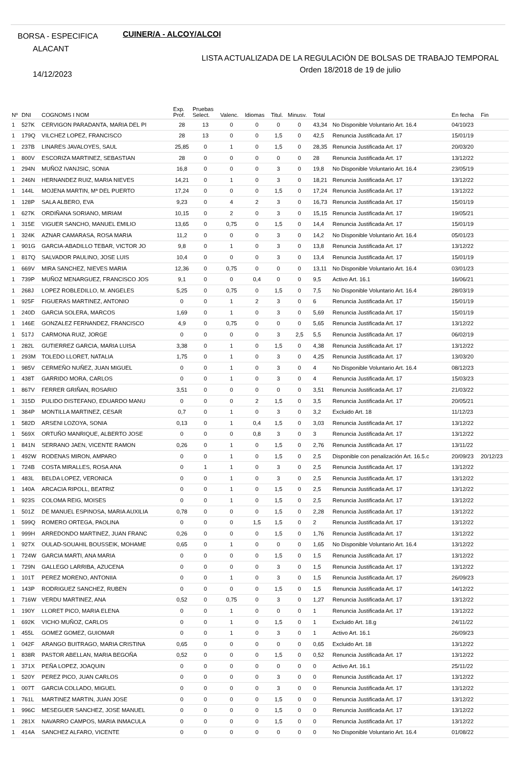BORSA - ESPECIFICA
ALACANT
14/12/2023
CUINER/A - ALCOY/ALCOI
LISTA ACTUALIZADA DE LA REGULACIÓN DE BOLSAS DE TRABAJO TEMPORAL
Orden 18/2018 de 19 de julio
| Nº | DNI | COGNOMS I NOM | Exp. Prof. | Pruebas Select. | Valenc. | Idiomas | Titul. | Minusv. | Total | | En fecha | Fin |
| --- | --- | --- | --- | --- | --- | --- | --- | --- | --- | --- | --- | --- |
| 1 | 527K | CERVIGON PARADANTA, MARIA DEL PI | 28 | 13 | 0 | 0 | 0 | 0 | 43,34 | No Disponible Voluntario Art. 16.4 | 04/10/23 | |
| 1 | 179Q | VILCHEZ LOPEZ, FRANCISCO | 28 | 13 | 0 | 0 | 1,5 | 0 | 42,5 | Renuncia Justificada Art. 17 | 15/01/19 | |
| 1 | 237B | LINARES JAVALOYES, SAUL | 25,85 | 0 | 1 | 0 | 1,5 | 0 | 28,35 | Renuncia Justificada Art. 17 | 20/03/20 | |
| 1 | 800V | ESCORIZA MARTINEZ, SEBASTIAN | 28 | 0 | 0 | 0 | 0 | 0 | 28 | Renuncia Justificada Art. 17 | 13/12/22 | |
| 1 | 294N | MUÑOZ IVANJSIC, SONIA | 16,8 | 0 | 0 | 0 | 3 | 0 | 19,8 | No Disponible Voluntario Art. 16.4 | 23/05/19 | |
| 1 | 246N | HERNANDEZ RUIZ, MARIA NIEVES | 14,21 | 0 | 1 | 0 | 3 | 0 | 18,21 | Renuncia Justificada Art. 17 | 13/12/22 | |
| 1 | 144L | MOJENA MARTIN, Mª DEL PUERTO | 17,24 | 0 | 0 | 0 | 1,5 | 0 | 17,24 | Renuncia Justificada Art. 17 | 13/12/22 | |
| 1 | 128P | SALA ALBERO, EVA | 9,23 | 0 | 4 | 2 | 3 | 0 | 16,73 | Renuncia Justificada Art. 17 | 15/01/19 | |
| 1 | 627K | ORDIÑANA SORIANO, MIRIAM | 10,15 | 0 | 2 | 0 | 3 | 0 | 15,15 | Renuncia Justificada Art. 17 | 19/05/21 | |
| 1 | 315E | VIGUER SANCHO, MANUEL EMILIO | 13,65 | 0 | 0,75 | 0 | 1,5 | 0 | 14,4 | Renuncia Justificada Art. 17 | 15/01/19 | |
| 1 | 324K | AZNAR CAMARASA, ROSA MARIA | 11,2 | 0 | 0 | 0 | 3 | 0 | 14,2 | No Disponible Voluntario Art. 16.4 | 05/01/23 | |
| 1 | 901G | GARCIA-ABADILLO TEBAR, VICTOR JO | 9,8 | 0 | 1 | 0 | 3 | 0 | 13,8 | Renuncia Justificada Art. 17 | 13/12/22 | |
| 1 | 817Q | SALVADOR PAULINO, JOSE LUIS | 10,4 | 0 | 0 | 0 | 3 | 0 | 13,4 | Renuncia Justificada Art. 17 | 15/01/19 | |
| 1 | 669V | MIRA SANCHEZ, NIEVES MARIA | 12,36 | 0 | 0,75 | 0 | 0 | 0 | 13,11 | No Disponible Voluntario Art. 16.4 | 03/01/23 | |
| 1 | 739P | MUÑOZ MENARGUEZ, FRANCISCO JOS | 9,1 | 0 | 0 | 0,4 | 0 | 0 | 9,5 | Activo Art. 16.1 | 16/06/21 | |
| 1 | 268J | LOPEZ ROBLEDILLO, M. ANGELES | 5,25 | 0 | 0,75 | 0 | 1,5 | 0 | 7,5 | No Disponible Voluntario Art. 16.4 | 28/03/19 | |
| 1 | 925F | FIGUERAS MARTINEZ, ANTONIO | 0 | 0 | 1 | 2 | 3 | 0 | 6 | Renuncia Justificada Art. 17 | 15/01/19 | |
| 1 | 240D | GARCIA SOLERA, MARCOS | 1,69 | 0 | 1 | 0 | 3 | 0 | 5,69 | Renuncia Justificada Art. 17 | 15/01/19 | |
| 1 | 146E | GONZALEZ FERNANDEZ, FRANCISCO | 4,9 | 0 | 0,75 | 0 | 0 | 0 | 5,65 | Renuncia Justificada Art. 17 | 13/12/22 | |
| 1 | 517J | CARMONA RUIZ, JORGE | 0 | 0 | 0 | 0 | 3 | 2,5 | 5,5 | Renuncia Justificada Art. 17 | 06/02/19 | |
| 1 | 282L | GUTIERREZ GARCIA, MARIA LUISA | 3,38 | 0 | 1 | 0 | 1,5 | 0 | 4,38 | Renuncia Justificada Art. 17 | 13/12/22 | |
| 1 | 293M | TOLEDO LLORET, NATALIA | 1,75 | 0 | 1 | 0 | 3 | 0 | 4,25 | Renuncia Justificada Art. 17 | 13/03/20 | |
| 1 | 985V | CERMEÑO NUÑEZ, JUAN MIGUEL | 0 | 0 | 1 | 0 | 3 | 0 | 4 | No Disponible Voluntario Art. 16.4 | 08/12/23 | |
| 1 | 438T | GARRIDO MORA, CARLOS | 0 | 0 | 1 | 0 | 3 | 0 | 4 | Renuncia Justificada Art. 17 | 15/03/23 | |
| 1 | 867V | FERRER GRIÑAN, ROSARIO | 3,51 | 0 | 0 | 0 | 0 | 0 | 3,51 | Renuncia Justificada Art. 17 | 21/03/22 | |
| 1 | 315D | PULIDO DISTEFANO, EDUARDO MANU | 0 | 0 | 0 | 2 | 1,5 | 0 | 3,5 | Renuncia Justificada Art. 17 | 20/05/21 | |
| 1 | 384P | MONTILLA MARTINEZ, CESAR | 0,7 | 0 | 1 | 0 | 3 | 0 | 3,2 | Excluido Art. 18 | 11/12/23 | |
| 1 | 582D | ARSENI LOZOYA, SONIA | 0,13 | 0 | 1 | 0,4 | 1,5 | 0 | 3,03 | Renuncia Justificada Art. 17 | 13/12/22 | |
| 1 | 569X | ORTUÑO MANRIQUE, ALBERTO JOSE | 0 | 0 | 0 | 0,8 | 3 | 0 | 3 | Renuncia Justificada Art. 17 | 13/12/22 | |
| 1 | 841N | SERRANO JAEN, VICENTE RAMON | 0,26 | 0 | 1 | 0 | 1,5 | 0 | 2,76 | Renuncia Justificada Art. 17 | 13/11/22 | |
| 1 | 492W | RODENAS MIRON, AMPARO | 0 | 0 | 1 | 0 | 1,5 | 0 | 2,5 | Disponible con penalización Art. 16.5.c | 20/09/23 | 20/12/23 |
| 1 | 724B | COSTA MIRALLES, ROSA ANA | 0 | 1 | 1 | 0 | 3 | 0 | 2,5 | Renuncia Justificada Art. 17 | 13/12/22 | |
| 1 | 483L | BELDA LOPEZ, VERONICA | 0 | 0 | 1 | 0 | 3 | 0 | 2,5 | Renuncia Justificada Art. 17 | 13/12/22 | |
| 1 | 140A | ARCACIA RIPOLL, BEATRIZ | 0 | 0 | 1 | 0 | 1,5 | 0 | 2,5 | Renuncia Justificada Art. 17 | 13/12/22 | |
| 1 | 923S | COLOMA REIG, MOISES | 0 | 0 | 1 | 0 | 1,5 | 0 | 2,5 | Renuncia Justificada Art. 17 | 13/12/22 | |
| 1 | 501Z | DE MANUEL ESPINOSA, MARIA AUXILIA | 0,78 | 0 | 0 | 0 | 1,5 | 0 | 2,28 | Renuncia Justificada Art. 17 | 13/12/22 | |
| 1 | 599Q | ROMERO ORTEGA, PAOLINA | 0 | 0 | 0 | 1,5 | 1,5 | 0 | 2 | Renuncia Justificada Art. 17 | 13/12/22 | |
| 1 | 999H | ARREDONDO MARTINEZ, JUAN FRANC | 0,26 | 0 | 0 | 0 | 1,5 | 0 | 1,76 | Renuncia Justificada Art. 17 | 13/12/22 | |
| 1 | 927X | OULAD-SOUAHIL BOUSSEIK, MOHAME | 0,65 | 0 | 1 | 0 | 0 | 0 | 1,65 | No Disponible Voluntario Art. 16.4 | 13/12/22 | |
| 1 | 724W | GARCIA MARTI, ANA MARIA | 0 | 0 | 0 | 0 | 1,5 | 0 | 1,5 | Renuncia Justificada Art. 17 | 13/12/22 | |
| 1 | 729N | GALLEGO LARRIBA, AZUCENA | 0 | 0 | 0 | 0 | 3 | 0 | 1,5 | Renuncia Justificada Art. 17 | 13/12/22 | |
| 1 | 101T | PEREZ MORENO, ANTONIIA | 0 | 0 | 1 | 0 | 3 | 0 | 1,5 | Renuncia Justificada Art. 17 | 26/09/23 | |
| 1 | 143P | RODRIGUEZ SANCHEZ, RUBEN | 0 | 0 | 0 | 0 | 1,5 | 0 | 1,5 | Renuncia Justificada Art. 17 | 14/12/22 | |
| 1 | 716W | VERDU MARTINEZ, ANA | 0,52 | 0 | 0,75 | 0 | 3 | 0 | 1,27 | Renuncia Justificada Art. 17 | 13/12/22 | |
| 1 | 190Y | LLORET PICO, MARIA ELENA | 0 | 0 | 1 | 0 | 0 | 0 | 1 | Renuncia Justificada Art. 17 | 13/12/22 | |
| 1 | 692K | VICHO MUÑOZ, CARLOS | 0 | 0 | 1 | 0 | 1,5 | 0 | 1 | Excluido Art. 18.g | 24/11/22 | |
| 1 | 455L | GOMEZ GOMEZ, GUIOMAR | 0 | 0 | 1 | 0 | 3 | 0 | 1 | Activo Art. 16.1 | 26/09/23 | |
| 1 | 042F | ARANGO BUITRAGO, MARIA CRISTINA | 0,65 | 0 | 0 | 0 | 0 | 0 | 0,65 | Excluido Art. 18 | 13/12/22 | |
| 1 | 838R | PASTOR ABELLAN, MARIA BEGOÑA | 0,52 | 0 | 0 | 0 | 1,5 | 0 | 0,52 | Renuncia Justificada Art. 17 | 13/12/22 | |
| 1 | 371X | PEÑA LOPEZ, JOAQUIN | 0 | 0 | 0 | 0 | 0 | 0 | 0 | Activo Art. 16.1 | 25/11/22 | |
| 1 | 520Y | PEREZ PICO, JUAN CARLOS | 0 | 0 | 0 | 0 | 3 | 0 | 0 | Renuncia Justificada Art. 17 | 13/12/22 | |
| 1 | 007T | GARCIA COLLADO, MIGUEL | 0 | 0 | 0 | 0 | 3 | 0 | 0 | Renuncia Justificada Art. 17 | 13/12/22 | |
| 1 | 761L | MARTINEZ MARTIN, JUAN JOSE | 0 | 0 | 0 | 0 | 1,5 | 0 | 0 | Renuncia Justificada Art. 17 | 13/12/22 | |
| 1 | 996C | MESEGUER SANCHEZ, JOSE MANUEL | 0 | 0 | 0 | 0 | 1,5 | 0 | 0 | Renuncia Justificada Art. 17 | 13/12/22 | |
| 1 | 281X | NAVARRO CAMPOS, MARIA INMACULA | 0 | 0 | 0 | 0 | 1,5 | 0 | 0 | Renuncia Justificada Art. 17 | 13/12/22 | |
| 1 | 414A | SANCHEZ ALFARO, VICENTE | 0 | 0 | 0 | 0 | 0 | 0 | 0 | No Disponible Voluntario Art. 16.4 | 01/08/22 | |